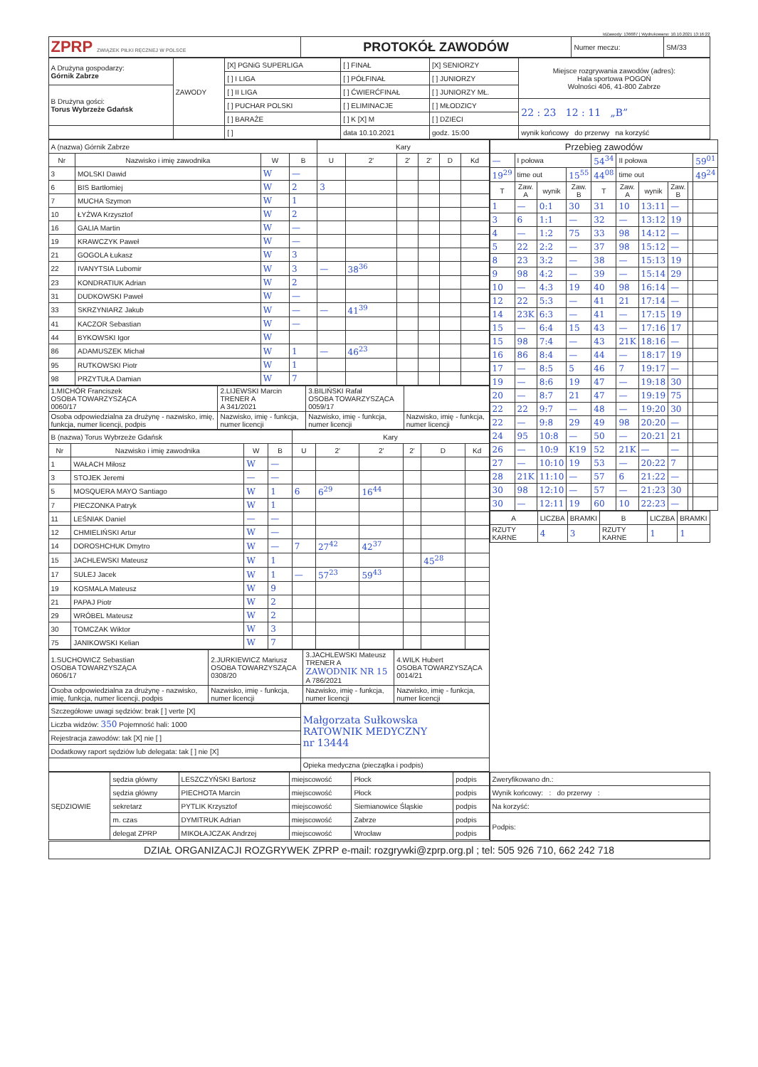IdZawody: 136687 | Wydrukowano: 10.10.2021 13:16:22
| ZPRP ZWIĄZEK PIŁKI RĘCZNEJ W POLSCE | PROTOKÓŁ ZAWODÓW | Numer meczu: | SM/33 |
| A Drużyna gospodarzy: Górnik Zabrze | ZAWODY | [X] PGNiG SUPERLIGA | [ ] FINAŁ | [X] SENIORZY | Miejsce rozgrywania zawodów (adres): Hala sportowa POGOŃ Wolności 406, 41-800 Zabrze |
| | | [ ] I LIGA | [ ] PÓŁFINAŁ | [ ] JUNIORZY | |
| B Drużyna gości: Torus Wybrzeże Gdańsk | | [ ] II LIGA | [ ] ĆWIERĆFINAŁ | [ ] JUNIORZY MŁ. | |
| | | [ ] PUCHAR POLSKI | [ ] ELIMINACJE | [ ] MŁODZICY | 22 : 23 12 : 11 „B” |
| | | [ ] BARAŻE | [ ] K [X] M | [ ] DZIECI | |
| | | [ ] | data 10.10.2021 | godz. 15:00 | wynik końcowy do przerwy na korzyść |
| A (nazwa) Górnik Zabrze | | | | Kary | | | | | |
| Nr | Nazwisko i imię zawodnika | W | B | U | 2' | 2' | 2' | D | Kd |
| 3 | MOLSKI Dawid | W | — | | | | | | |
| 6 | BIS Bartłomiej | W | 2 | 3 | | | | | |
| 7 | MUCHA Szymon | W | 1 | | | | | | |
| 10 | ŁYŻWA Krzysztof | W | 2 | | | | | | |
| 16 | GALIA Martin | W | — | | | | | | |
| 19 | KRAWCZYK Paweł | W | — | | | | | | |
| 21 | GOGOLA Łukasz | W | 3 | | | | | | |
| 22 | IVANYTSIA Lubomir | W | 3 | — | 38<sup>36</sup> | | | | |
| 23 | KONDRATIUK Adrian | W | 2 | | | | | | |
| 31 | DUDKOWSKI Paweł | W | — | | | | | | |
| 33 | SKRZYNIARZ Jakub | W | — | — | 41<sup>39</sup> | | | | |
| 41 | KACZOR Sebastian | W | — | | | | | | |
| 44 | BYKOWSKI Igor | W | | | | | | | |
| 86 | ADAMUSZEK Michał | W | 1 | — | 46<sup>23</sup> | | | | |
| 95 | RUTKOWSKI Piotr | W | 1 | | | | | | |
| 98 | PRZYTUŁA Damian | W | 7 | | | | | | |
| 1.MICHÓR Franciszek OSOBA TOWARZYSZĄCA 0060/17 | 2.LIJEWSKI Marcin TRENER A A 341/2021 | 3.BILIŃSKI Rafał OSOBA TOWARZYSZĄCA 0059/17 | |
| Osoba odpowiedzialna za drużynę - nazwisko, imię, funkcja, numer licencji, podpis | Nazwisko, imię - funkcja, numer licencji | Nazwisko, imię - funkcja, numer licencji | Nazwisko, imię - funkcja, numer licencji |
| B (nazwa) Torus Wybrzeże Gdańsk | | | | Kary | | | | | |
| Nr | Nazwisko i imię zawodnika | W | B | U | 2' | 2' | 2' | D | Kd |
| 1 | WAŁACH Miłosz | W | — | | | | | | |
| 3 | STOJEK Jeremi | — | — | | | | | | |
| 5 | MOSQUERA MAYO Santiago | W | 1 | 6 | 6<sup>29</sup> | 16<sup>44</sup> | | | |
| 7 | PIECZONKA Patryk | W | 1 | | | | | | |
| 11 | LEŚNIAK Daniel | — | — | | | | | | |
| 12 | CHMIELIŃSKI Artur | W | — | | | | | | |
| 14 | DOROSHCHUK Dmytro | W | — | 7 | 27<sup>42</sup> | 42<sup>37</sup> | | | |
| 15 | JACHLEWSKI Mateusz | W | 1 | | | | | 45<sup>28</sup> | |
| 17 | SULEJ Jacek | W | 1 | — | 57<sup>23</sup> | 59<sup>43</sup> | | | |
| 19 | KOSMALA Mateusz | W | 9 | | | | | | |
| 21 | PAPAJ Piotr | W | 2 | | | | | | |
| 29 | WRÓBEL Mateusz | W | 2 | | | | | | |
| 30 | TOMCZAK Wiktor | W | 3 | | | | | | |
| 75 | JANIKOWSKI Kelian | W | 7 | | | | | | |
| 1.SUCHOWICZ Sebastian OSOBA TOWARZYSZĄCA 0606/17 | 2.JURKIEWICZ Mariusz OSOBA TOWARZYSZĄCA 0308/20 | 3.JACHLEWSKI Mateusz TRENER A ZAWODNIK NR 15 A 786/2021 | 4.WILK Hubert OSOBA TOWARZYSZĄCA 0014/21 |
| Osoba odpowiedzialna za drużynę - nazwisko, imię, funkcja, numer licencji, podpis | Nazwisko, imię - funkcja, numer licencji | Nazwisko, imię - funkcja, numer licencji | Nazwisko, imię - funkcja, numer licencji |
| Szczegółowe uwagi sędziów: brak [ ] verte [X] | Małgorzata Sułkowska RATOWNIK MEDYCZNY nr 13444 |
| Liczba widzów: 350 Pojemność hali: 1000 | |
| Rejestracja zawodów: tak [X] nie [ ] | |
| Dodatkowy raport sędziów lub delegata: tak [ ] nie [X] | |
| | Opieka medyczna (pieczątka i podpis) |
| Przebieg zawodów | | | | | | | | | |
| — | I połowa | | | 54<sup>34</sup> | II połowa | | | | 59<sup>01</sup> |
| 19<sup>29</sup> | time out | | 15<sup>55</sup> | 44<sup>08</sup> | time out | | | | 49<sup>24</sup> |
| T | Zaw. A | wynik | Zaw. B | T | Zaw. A | wynik | Zaw. B | | |
| 1 | — | 0:1 | 30 | 31 | 10 | 13:11 | — | | |
| 3 | 6 | 1:1 | — | 32 | — | 13:12 | 19 | | |
| 4 | — | 1:2 | 75 | 33 | 98 | 14:12 | — | | |
| 5 | 22 | 2:2 | — | 37 | 98 | 15:12 | — | | |
| 8 | 23 | 3:2 | — | 38 | — | 15:13 | 19 | | |
| 9 | 98 | 4:2 | — | 39 | — | 15:14 | 29 | | |
| 10 | — | 4:3 | 19 | 40 | 98 | 16:14 | — | | |
| 12 | 22 | 5:3 | — | 41 | 21 | 17:14 | — | | |
| 14 | 23K | 6:3 | — | 41 | — | 17:15 | 19 | | |
| 15 | — | 6:4 | 15 | 43 | — | 17:16 | 17 | | |
| 15 | 98 | 7:4 | — | 43 | 21K | 18:16 | — | | |
| 16 | 86 | 8:4 | — | 44 | — | 18:17 | 19 | | |
| 17 | — | 8:5 | 5 | 46 | 7 | 19:17 | — | | |
| 19 | — | 8:6 | 19 | 47 | — | 19:18 | 30 | | |
| 20 | — | 8:7 | 21 | 47 | — | 19:19 | 75 | | |
| 22 | 22 | 9:7 | — | 48 | — | 19:20 | 30 | | |
| 22 | — | 9:8 | 29 | 49 | 98 | 20:20 | — | | |
| 24 | 95 | 10:8 | — | 50 | — | 20:21 | 21 | | |
| 26 | — | 10:9 | K19 | 52 | 21K | — | — | | |
| 27 | — | 10:10 | 19 | 53 | — | 20:22 | 7 | | |
| 28 | 21K | 11:10 | — | 57 | 6 | 21:22 | — | | |
| 30 | 98 | 12:10 | — | 57 | — | 21:23 | 30 | | |
| 30 | — | 12:11 | 19 | 60 | 10 | 22:23 | — | | |
| A | LICZBA | BRAMKI | B | LICZBA | BRAMKI |
| --- | --- | --- | --- | --- | --- |
| RZUTY KARNE | 4 | 3 | RZUTY KARNE | 1 | 1 |
| SĘDZIOWIE | sędzia główny | LESZCZYŃSKI Bartosz | miejscowość | Płock | podpis |
| | sędzia główny | PIECHOTA Marcin | miejscowość | Płock | podpis |
| | sekretarz | PYTLIK Krzysztof | miejscowość | Siemianowice Śląskie | podpis |
| | m. czas | DYMITRUK Adrian | miejscowość | Zabrze | podpis |
| | delegat ZPRP | MIKOŁAJCZAK Andrzej | miejscowość | Wrocław | podpis |
| Zweryfikowano dn.: |
| Wynik końcowy: : do przerwy : |
| Na korzyść: |
| Podpis: |
DZIAŁ ORGANIZACJI ROZGRYWEK ZPRP e-mail: rozgrywki@zprp.org.pl ; tel: 505 926 710, 662 242 718